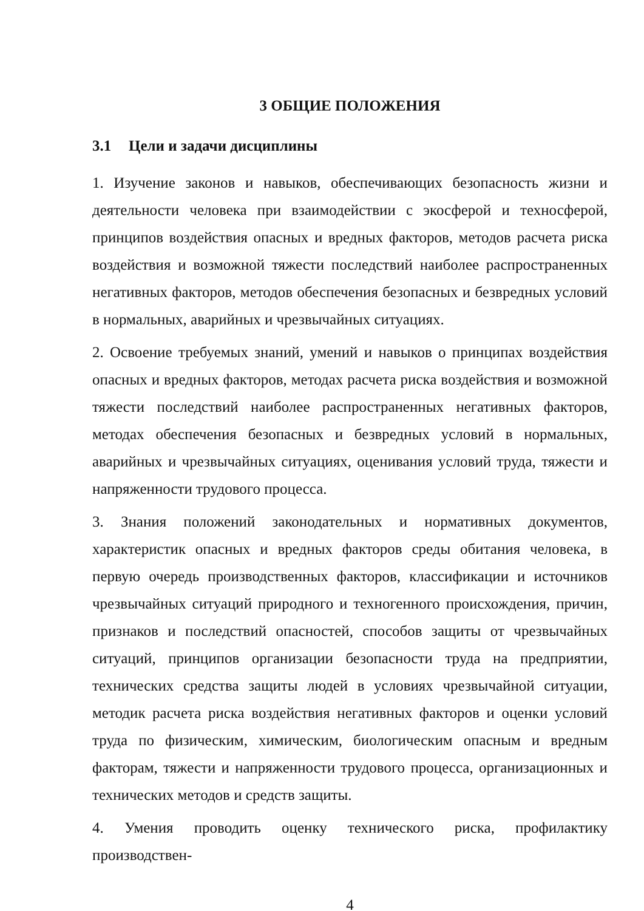3 ОБЩИЕ ПОЛОЖЕНИЯ
3.1 Цели и задачи дисциплины
1. Изучение законов и навыков, обеспечивающих безопасность жизни и деятельности человека при взаимодействии с экосферой и техносферой, принципов воздействия опасных и вредных факторов, методов расчета риска воздействия и возможной тяжести последствий наиболее распространенных негативных факторов, методов обеспечения безопасных и безвредных условий в нормальных, аварийных и чрезвычайных ситуациях.
2. Освоение требуемых знаний, умений и навыков о принципах воздействия опасных и вредных факторов, методах расчета риска воздействия и возможной тяжести последствий наиболее распространенных негативных факторов, методах обеспечения безопасных и безвредных условий в нормальных, аварийных и чрезвычайных ситуациях, оценивания условий труда, тяжести и напряженности трудового процесса.
3. Знания положений законодательных и нормативных документов, характеристик опасных и вредных факторов среды обитания человека, в первую очередь производственных факторов, классификации и источников чрезвычайных ситуаций природного и техногенного происхождения, причин, признаков и последствий опасностей, способов защиты от чрезвычайных ситуаций, принципов организации безопасности труда на предприятии, технических средства защиты людей в условиях чрезвычайной ситуации, методик расчета риска воздействия негативных факторов и оценки условий труда по физическим, химическим, биологическим опасным и вредным факторам, тяжести и напряженности трудового процесса, организационных и технических методов и средств защиты.
4. Умения проводить оценку технического риска, профилактику производствен-
4